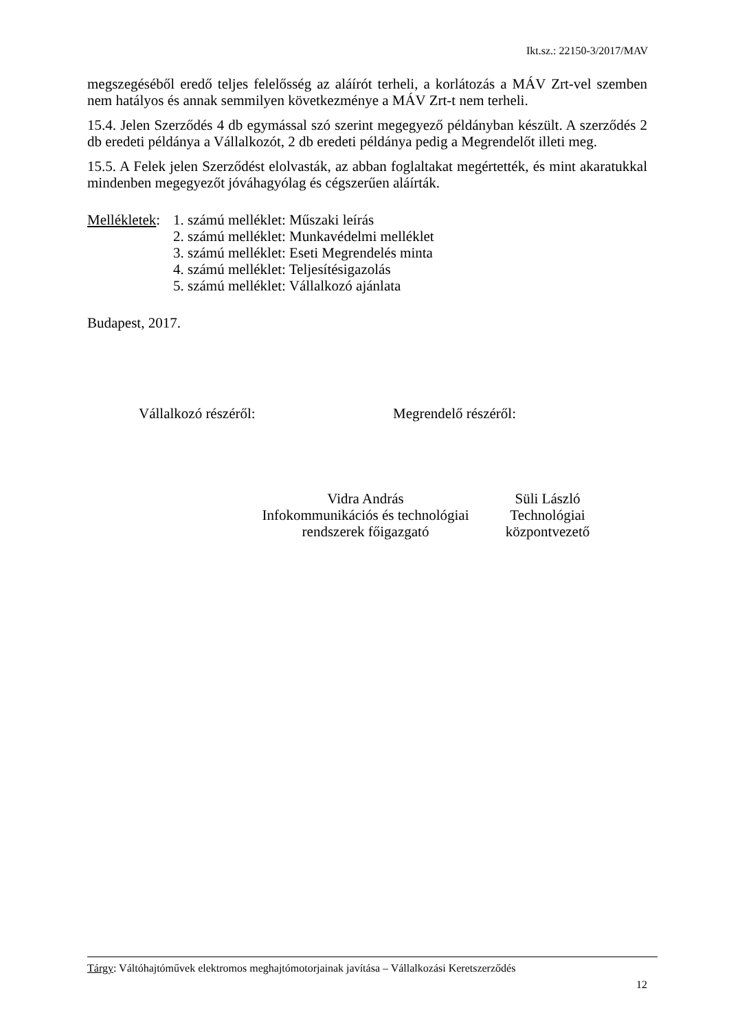Ikt.sz.: 22150-3/2017/MAV
megszegéséből eredő teljes felelősség az aláírót terheli, a korlátozás a MÁV Zrt-vel szemben nem hatályos és annak semmilyen következménye a MÁV Zrt-t nem terheli.
15.4. Jelen Szerződés 4 db egymással szó szerint megegyező példányban készült. A szerződés 2 db eredeti példánya a Vállalkozót, 2 db eredeti példánya pedig a Megrendelőt illeti meg.
15.5. A Felek jelen Szerződést elolvasták, az abban foglaltakat megértették, és mint akaratukkal mindenben megegyezőt jóváhagyólag és cégszerűen aláírták.
Mellékletek:
1. számú melléklet: Műszaki leírás
2. számú melléklet: Munkavédelmi melléklet
3. számú melléklet: Eseti Megrendelés minta
4. számú melléklet: Teljesítésigazolás
5. számú melléklet: Vállalkozó ajánlata
Budapest, 2017.
Vállalkozó részéről: Megrendelő részéről:
Vidra András
Infokommunikációs és technológiai rendszerek főigazgató
Süli László
Technológiai központvezető
Tárgy: Váltóhajtóművek elektromos meghajtómotorjainak javítása – Vállalkozási Keretszerződés
12